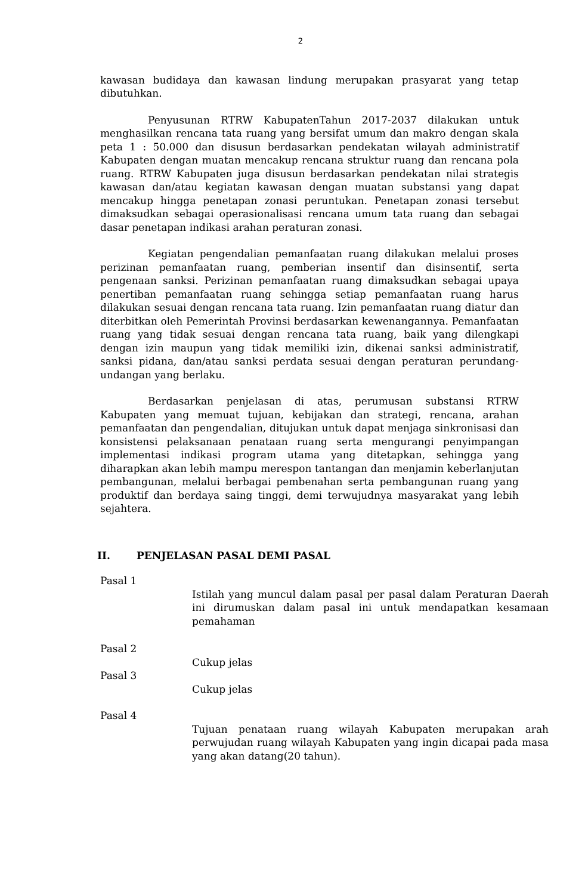2
kawasan budidaya dan kawasan lindung merupakan prasyarat yang tetap dibutuhkan.
Penyusunan RTRW KabupatenTahun 2017-2037 dilakukan untuk menghasilkan rencana tata ruang yang bersifat umum dan makro dengan skala peta 1 : 50.000 dan disusun berdasarkan pendekatan wilayah administratif Kabupaten dengan muatan mencakup rencana struktur ruang dan rencana pola ruang. RTRW Kabupaten juga disusun berdasarkan pendekatan nilai strategis kawasan dan/atau kegiatan kawasan dengan muatan substansi yang dapat mencakup hingga penetapan zonasi peruntukan. Penetapan zonasi tersebut dimaksudkan sebagai operasionalisasi rencana umum tata ruang dan sebagai dasar penetapan indikasi arahan peraturan zonasi.
Kegiatan pengendalian pemanfaatan ruang dilakukan melalui proses perizinan pemanfaatan ruang, pemberian insentif dan disinsentif, serta pengenaan sanksi. Perizinan pemanfaatan ruang dimaksudkan sebagai upaya penertiban pemanfaatan ruang sehingga setiap pemanfaatan ruang harus dilakukan sesuai dengan rencana tata ruang. Izin pemanfaatan ruang diatur dan diterbitkan oleh Pemerintah Provinsi berdasarkan kewenangannya. Pemanfaatan ruang yang tidak sesuai dengan rencana tata ruang, baik yang dilengkapi dengan izin maupun yang tidak memiliki izin, dikenai sanksi administratif, sanksi pidana, dan/atau sanksi perdata sesuai dengan peraturan perundang-undangan yang berlaku.
Berdasarkan penjelasan di atas, perumusan substansi RTRW Kabupaten yang memuat tujuan, kebijakan dan strategi, rencana, arahan pemanfaatan dan pengendalian, ditujukan untuk dapat menjaga sinkronisasi dan konsistensi pelaksanaan penataan ruang serta mengurangi penyimpangan implementasi indikasi program utama yang ditetapkan, sehingga yang diharapkan akan lebih mampu merespon tantangan dan menjamin keberlanjutan pembangunan, melalui berbagai pembenahan serta pembangunan ruang yang produktif dan berdaya saing tinggi, demi terwujudnya masyarakat yang lebih sejahtera.
II. PENJELASAN PASAL DEMI PASAL
Pasal 1
Istilah yang muncul dalam pasal per pasal dalam Peraturan Daerah ini dirumuskan dalam pasal ini untuk mendapatkan kesamaan pemahaman
Pasal 2
Cukup jelas
Pasal 3
Cukup jelas
Pasal 4
Tujuan penataan ruang wilayah Kabupaten merupakan arah perwujudan ruang wilayah Kabupaten yang ingin dicapai pada masa yang akan datang(20 tahun).